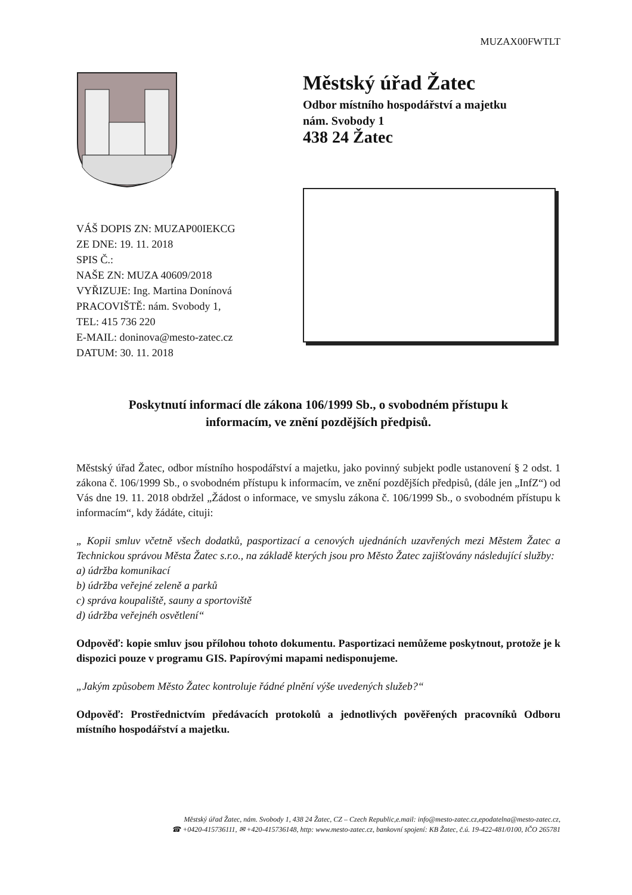MUZAX00FWTLT
Městský úřad Žatec
Odbor místního hospodářství a majetku
nám. Svobody 1
438 24 Žatec
VÁŠ DOPIS ZN: MUZAP00IEKCG
ZE DNE: 19. 11. 2018
SPIS Č.:
NAŠE ZN: MUZA 40609/2018
VYŘIZUJE: Ing. Martina Donínová
PRACOVIŠTĚ: nám. Svobody 1,
TEL: 415 736 220
E-MAIL: doninova@mesto-zatec.cz
DATUM: 30. 11. 2018
Poskytnutí informací dle zákona 106/1999 Sb., o svobodném přístupu k
informacím, ve znění pozdějších předpisů.
Městský úřad Žatec, odbor místního hospodářství a majetku, jako povinný subjekt podle ustanovení § 2 odst. 1 zákona č. 106/1999 Sb., o svobodném přístupu k informacím, ve znění pozdějších předpisů, (dále jen „InfZ“) od Vás dne 19. 11. 2018 obdržel „Žádost o informace, ve smyslu zákona č. 106/1999 Sb., o svobodném přístupu k informacím“, kdy žádáte, cituji:
„ Kopii smluv včetně všech dodatků, pasportizací a cenových ujednáních uzavřených mezi Městem Žatec a Technickou správou Města Žatec s.r.o., na základě kterých jsou pro Město Žatec zajišťovány následující služby:
a) údržba komunikací
b) údržba veřejné zeleně a parků
c) správa koupaliště, sauny a sportoviště
d) údržba veřejnéh osvětlení“
Odpověď: kopie smluv jsou přílohou tohoto dokumentu. Pasportizaci nemůžeme poskytnout, protože je k dispozici pouze v programu GIS. Papírovými mapami nedisponujeme.
„Jakým způsobem Město Žatec kontroluje řádné plnění výše uvedených služeb?“
Odpověď: Prostřednictvím předávacích protokolů a jednotlivých pověřených pracovníků Odboru místního hospodářství a majetku.
Městský úřad Žatec, nám. Svobody 1, 438 24 Žatec, CZ – Czech Republic,e.mail: info@mesto-zatec.cz,epodatelna@mesto-zatec.cz,
☎ +0420-415736111, ✉ +420-415736148, http: www.mesto-zatec.cz, bankovní spojení: KB Žatec, č.ú. 19-422-481/0100, IČO 265781